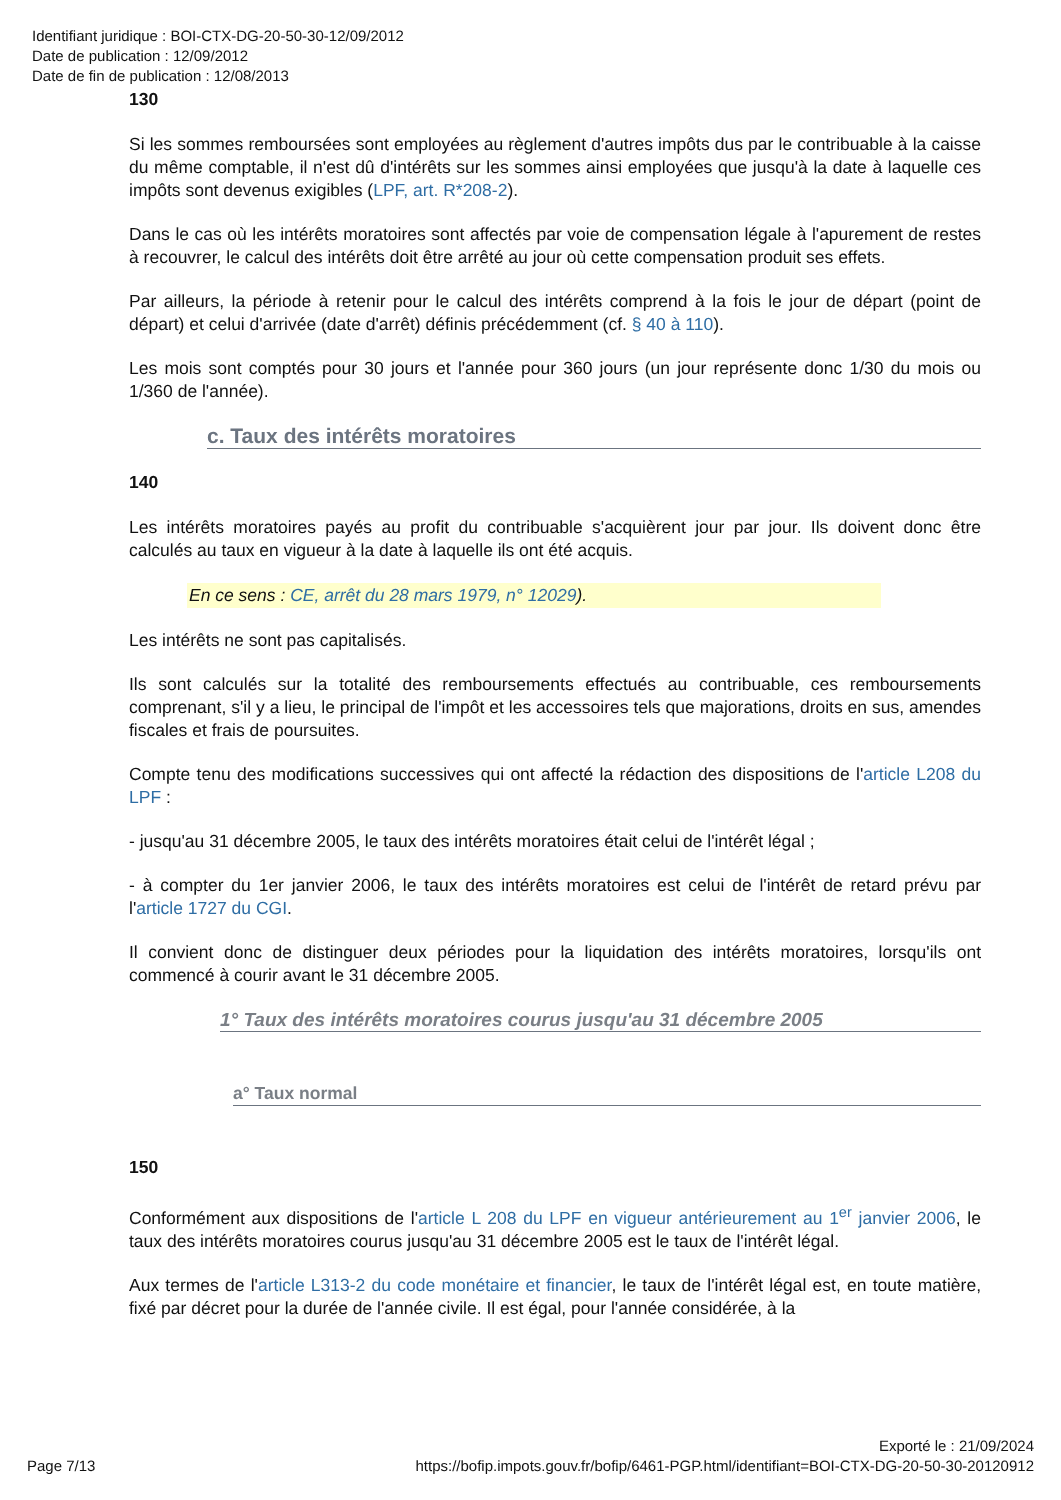Identifiant juridique : BOI-CTX-DG-20-50-30-12/09/2012
Date de publication : 12/09/2012
Date de fin de publication : 12/08/2013
130
Si les sommes remboursées sont employées au règlement d'autres impôts dus par le contribuable à la caisse du même comptable, il n'est dû d'intérêts sur les sommes ainsi employées que jusqu'à la date à laquelle ces impôts sont devenus exigibles (LPF, art. R*208-2).
Dans le cas où les intérêts moratoires sont affectés par voie de compensation légale à l'apurement de restes à recouvrer, le calcul des intérêts doit être arrêté au jour où cette compensation produit ses effets.
Par ailleurs, la période à retenir pour le calcul des intérêts comprend à la fois le jour de départ (point de départ) et celui d'arrivée (date d'arrêt) définis précédemment (cf. § 40 à 110).
Les mois sont comptés pour 30 jours et l'année pour 360 jours (un jour représente donc 1/30 du mois ou 1/360 de l'année).
c. Taux des intérêts moratoires
140
Les intérêts moratoires payés au profit du contribuable s'acquièrent jour par jour. Ils doivent donc être calculés au taux en vigueur à la date à laquelle ils ont été acquis.
En ce sens : CE, arrêt du 28 mars 1979, n° 12029).
Les intérêts ne sont pas capitalisés.
Ils sont calculés sur la totalité des remboursements effectués au contribuable, ces remboursements comprenant, s'il y a lieu, le principal de l'impôt et les accessoires tels que majorations, droits en sus, amendes fiscales et frais de poursuites.
Compte tenu des modifications successives qui ont affecté la rédaction des dispositions de l'article L208 du LPF :
- jusqu'au 31 décembre 2005, le taux des intérêts moratoires était celui de l'intérêt légal ;
- à compter du 1er janvier 2006, le taux des intérêts moratoires est celui de l'intérêt de retard prévu par l'article 1727 du CGI.
Il convient donc de distinguer deux périodes pour la liquidation des intérêts moratoires, lorsqu'ils ont commencé à courir avant le 31 décembre 2005.
1° Taux des intérêts moratoires courus jusqu'au 31 décembre 2005
a° Taux normal
150
Conformément aux dispositions de l'article L 208 du LPF en vigueur antérieurement au 1<sup>er</sup> janvier 2006, le taux des intérêts moratoires courus jusqu'au 31 décembre 2005 est le taux de l'intérêt légal.
Aux termes de l'article L313-2 du code monétaire et financier, le taux de l'intérêt légal est, en toute matière, fixé par décret pour la durée de l'année civile. Il est égal, pour l'année considérée, à la
Exporté le : 21/09/2024
Page 7/13 https://bofip.impots.gouv.fr/bofip/6461-PGP.html/identifiant=BOI-CTX-DG-20-50-30-20120912